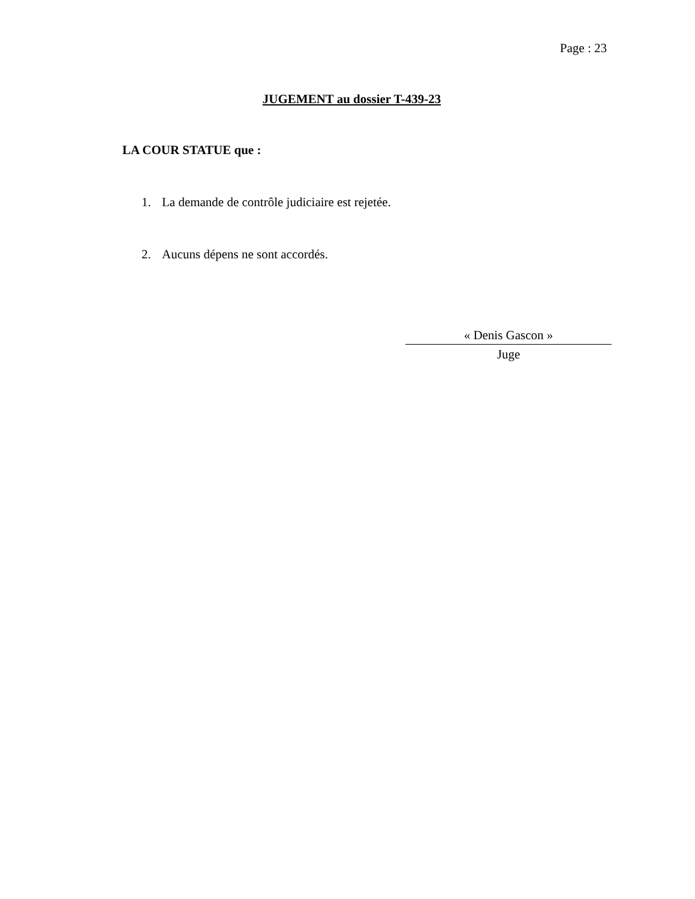Page : 23
JUGEMENT au dossier T-439-23
LA COUR STATUE que :
1. La demande de contrôle judiciaire est rejetée.
2. Aucuns dépens ne sont accordés.
« Denis Gascon »
Juge